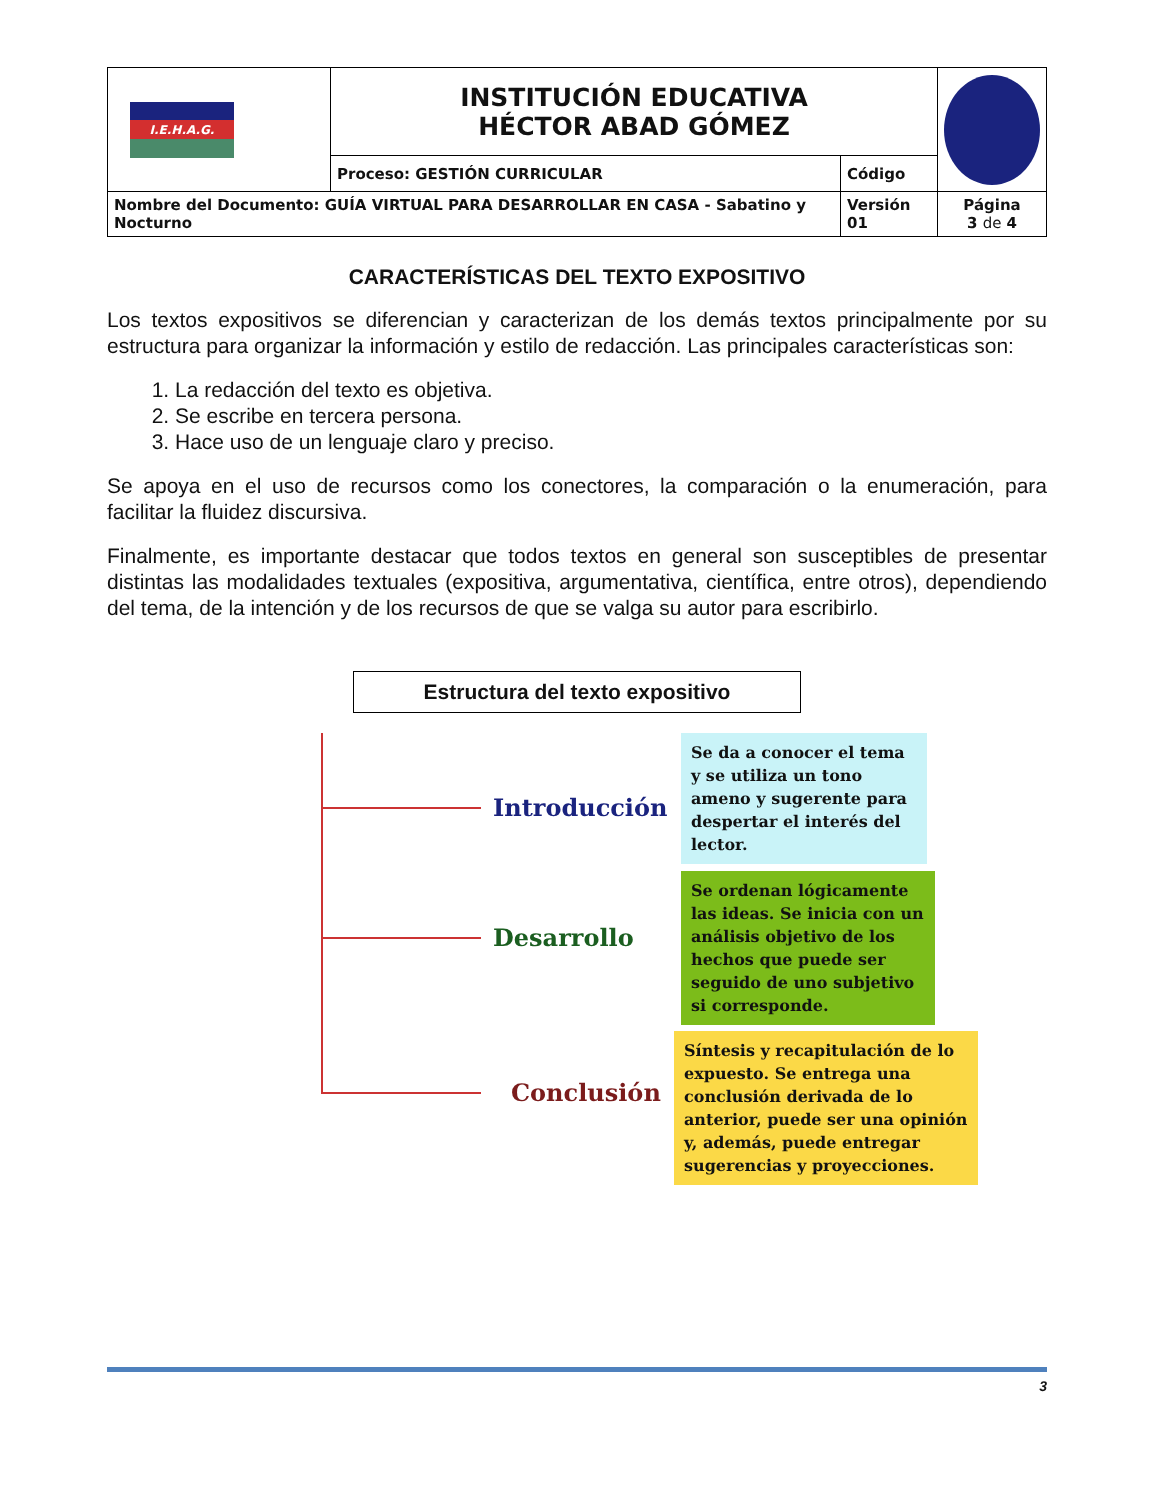| I.E.H.A.G. | INSTITUCIÓN EDUCATIVA HÉCTOR ABAD GÓMEZ | | |
| | Proceso: GESTIÓN CURRICULAR | Código | |
| Nombre del Documento: GUÍA VIRTUAL PARA DESARROLLAR EN CASA - Sabatino y Nocturno | | Versión 01 | Página 3 de 4 |
CARACTERÍSTICAS DEL TEXTO EXPOSITIVO
Los textos expositivos se diferencian y caracterizan de los demás textos principalmente por su estructura para organizar la información y estilo de redacción. Las principales características son:
1. La redacción del texto es objetiva.
2. Se escribe en tercera persona.
3. Hace uso de un lenguaje claro y preciso.
Se apoya en el uso de recursos como los conectores, la comparación o la enumeración, para facilitar la fluidez discursiva.
Finalmente, es importante destacar que todos textos en general son susceptibles de presentar distintas las modalidades textuales (expositiva, argumentativa, científica, entre otros), dependiendo del tema, de la intención y de los recursos de que se valga su autor para escribirlo.
Estructura del texto expositivo
Introducción
Se da a conocer el tema y se utiliza un tono ameno y sugerente para despertar el interés del lector.
Desarrollo
Se ordenan lógicamente las ideas. Se inicia con un análisis objetivo de los hechos que puede ser seguido de uno subjetivo si corresponde.
Conclusión
Síntesis y recapitulación de lo expuesto. Se entrega una conclusión derivada de lo anterior, puede ser una opinión y, además, puede entregar sugerencias y proyecciones.
3